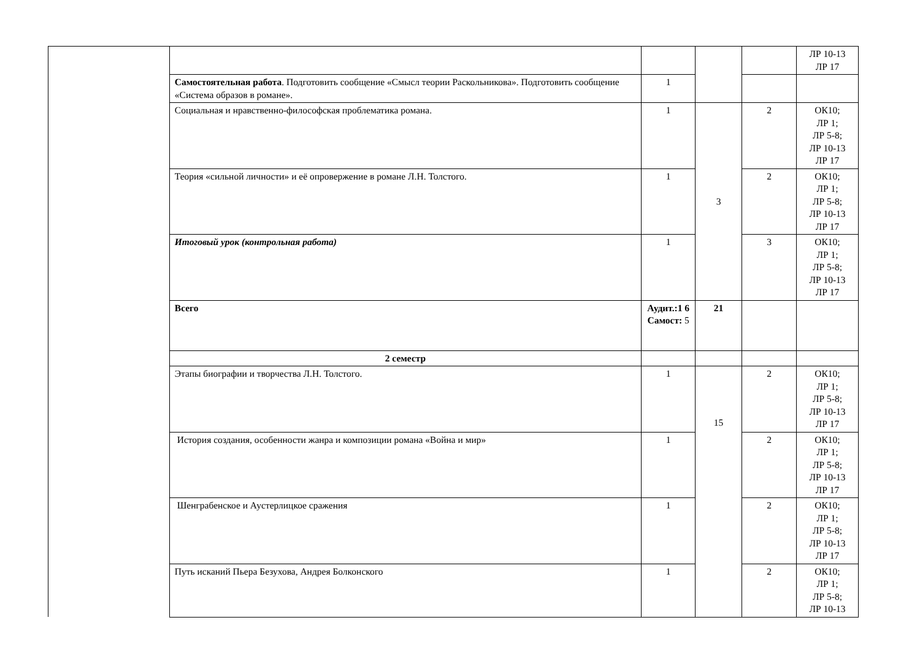| | | | | | ЛР 10-13 ЛР 17 |
| | Самостоятельная работа . Подготовить сообщение «Смысл теории Раскольникова». Подготовить сообщение «Система образов в романе». | 1 | | | |
| | Социальная и нравственно-философская проблематика романа. | 1 | 3 | 2 | ОК10; ЛР 1; ЛР 5-8; ЛР 10-13 ЛР 17 |
| | Теория «сильной личности» и её опровержение в романе Л.Н. Толстого. | 1 | | 2 | ОК10; ЛР 1; ЛР 5-8; ЛР 10-13 ЛР 17 |
| | Итоговый урок (контрольная работа) | 1 | | 3 | ОК10; ЛР 1; ЛР 5-8; ЛР 10-13 ЛР 17 |
| | Всего | Аудит.:1 6 Самост: 5 | 21 | | |
| | 2 семестр | | | | |
| | Этапы биографии и творчества Л.Н. Толстого. | 1 | 15 | 2 | ОК10; ЛР 1; ЛР 5-8; ЛР 10-13 ЛР 17 |
| | История создания, особенности жанра и композиции романа «Война и мир» | 1 | | 2 | ОК10; ЛР 1; ЛР 5-8; ЛР 10-13 ЛР 17 |
| | Шенграбенское и Аустерлицкое сражения | 1 | | 2 | ОК10; ЛР 1; ЛР 5-8; ЛР 10-13 ЛР 17 |
| | Путь исканий Пьера Безухова, Андрея Болконского | 1 | | 2 | ОК10; ЛР 1; ЛР 5-8; ЛР 10-13 |